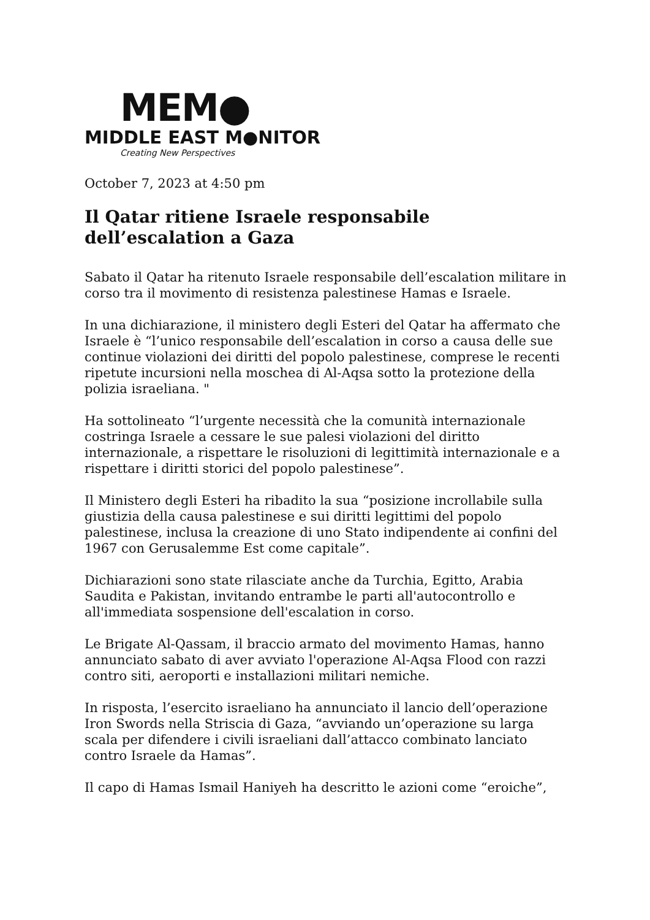MEM●
MIDDLE EAST M●NITOR
Creating New Perspectives
October 7, 2023 at 4:50 pm
Il Qatar ritiene Israele responsabile
dell’escalation a Gaza
Sabato il Qatar ha ritenuto Israele responsabile dell’escalation militare in corso tra il movimento di resistenza palestinese Hamas e Israele.
In una dichiarazione, il ministero degli Esteri del Qatar ha affermato che Israele è “l’unico responsabile dell’escalation in corso a causa delle sue continue violazioni dei diritti del popolo palestinese, comprese le recenti ripetute incursioni nella moschea di Al-Aqsa sotto la protezione della polizia israeliana. "
Ha sottolineato “l’urgente necessità che la comunità internazionale costringa Israele a cessare le sue palesi violazioni del diritto internazionale, a rispettare le risoluzioni di legittimità internazionale e a rispettare i diritti storici del popolo palestinese”.
Il Ministero degli Esteri ha ribadito la sua “posizione incrollabile sulla giustizia della causa palestinese e sui diritti legittimi del popolo palestinese, inclusa la creazione di uno Stato indipendente ai confini del 1967 con Gerusalemme Est come capitale”.
Dichiarazioni sono state rilasciate anche da Turchia, Egitto, Arabia Saudita e Pakistan, invitando entrambe le parti all'autocontrollo e all'immediata sospensione dell'escalation in corso.
Le Brigate Al-Qassam, il braccio armato del movimento Hamas, hanno annunciato sabato di aver avviato l'operazione Al-Aqsa Flood con razzi contro siti, aeroporti e installazioni militari nemiche.
In risposta, l’esercito israeliano ha annunciato il lancio dell’operazione Iron Swords nella Striscia di Gaza, “avviando un’operazione su larga scala per difendere i civili israeliani dall’attacco combinato lanciato contro Israele da Hamas”.
Il capo di Hamas Ismail Haniyeh ha descritto le azioni come “eroiche”,